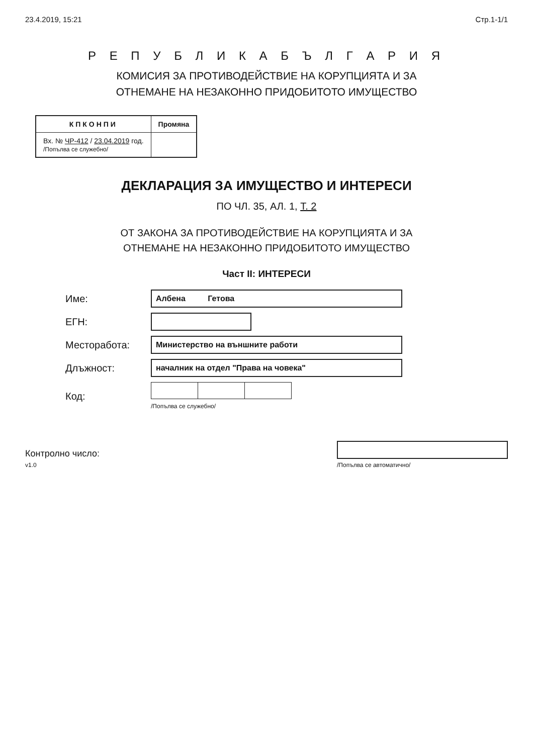23.4.2019, 15:21 Стр.1-1/1
Р Е П У Б Л И К А Б Ъ Л Г А Р И Я
КОМИСИЯ ЗА ПРОТИВОДЕЙСТВИЕ НА КОРУПЦИЯТА И ЗА
ОТНЕМАНЕ НА НЕЗАКОННО ПРИДОБИТОТО ИМУЩЕСТВО
| КПКОНПИ | Промяна |
| --- | --- |
| Вх. № ЧР-412 / 23.04.2019 год. /Попълва се служебно/ | |
ДЕКЛАРАЦИЯ ЗА ИМУЩЕСТВО И ИНТЕРЕСИ
ПО ЧЛ. 35, АЛ. 1, Т. 2
ОТ ЗАКОНА ЗА ПРОТИВОДЕЙСТВИЕ НА КОРУПЦИЯТА И ЗА
ОТНЕМАНЕ НА НЕЗАКОННО ПРИДОБИТОТО ИМУЩЕСТВО
Част II: ИНТЕРЕСИ
Име:
Албена Гетова
ЕГН:
Месторабота:
Министерство на външните работи
Длъжност:
началник на отдел "Права на човека"
Код:
/Попълва се служебно/
Контролно число:
v1.0
/Попълва се автоматично/